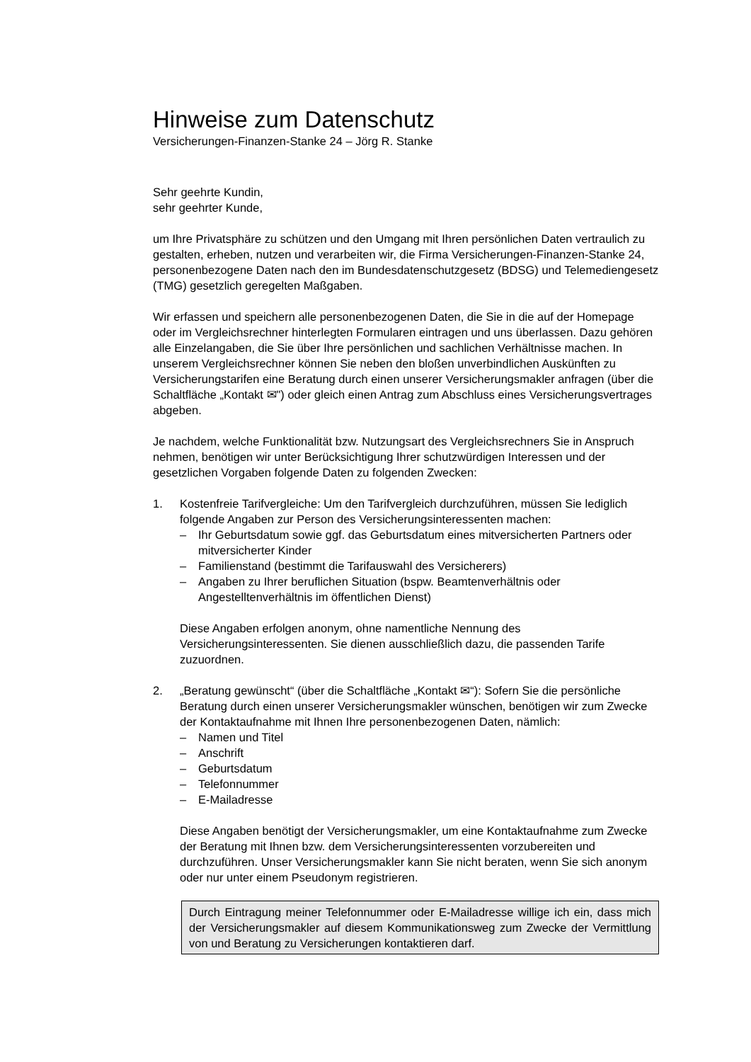Hinweise zum Datenschutz
Versicherungen-Finanzen-Stanke 24 – Jörg R. Stanke
Sehr geehrte Kundin,
sehr geehrter Kunde,
um Ihre Privatsphäre zu schützen und den Umgang mit Ihren persönlichen Daten vertraulich zu gestalten, erheben, nutzen und verarbeiten wir, die Firma Versicherungen-Finanzen-Stanke 24, personenbezogene Daten nach den im Bundesdatenschutzgesetz (BDSG) und Telemediengesetz (TMG) gesetzlich geregelten Maßgaben.
Wir erfassen und speichern alle personenbezogenen Daten, die Sie in die auf der Homepage oder im Vergleichsrechner hinterlegten Formularen eintragen und uns überlassen. Dazu gehören alle Einzelangaben, die Sie über Ihre persönlichen und sachlichen Verhältnisse machen. In unserem Vergleichsrechner können Sie neben den bloßen unverbindlichen Auskünften zu Versicherungstarifen eine Beratung durch einen unserer Versicherungsmakler anfragen (über die Schaltfläche „Kontakt ✉") oder gleich einen Antrag zum Abschluss eines Versicherungsvertrages abgeben.
Je nachdem, welche Funktionalität bzw. Nutzungsart des Vergleichsrechners Sie in Anspruch nehmen, benötigen wir unter Berücksichtigung Ihrer schutzwürdigen Interessen und der gesetzlichen Vorgaben folgende Daten zu folgenden Zwecken:
1. Kostenfreie Tarifvergleiche: Um den Tarifvergleich durchzuführen, müssen Sie lediglich folgende Angaben zur Person des Versicherungsinteressenten machen:
– Ihr Geburtsdatum sowie ggf. das Geburtsdatum eines mitversicherten Partners oder mitversicherter Kinder
– Familienstand (bestimmt die Tarifauswahl des Versicherers)
– Angaben zu Ihrer beruflichen Situation (bspw. Beamtenverhältnis oder Angestelltenverhältnis im öffentlichen Dienst)
Diese Angaben erfolgen anonym, ohne namentliche Nennung des Versicherungsinteressenten. Sie dienen ausschließlich dazu, die passenden Tarife zuzuordnen.
2. „Beratung gewünscht“ (über die Schaltfläche „Kontakt ✉“): Sofern Sie die persönliche Beratung durch einen unserer Versicherungsmakler wünschen, benötigen wir zum Zwecke der Kontaktaufnahme mit Ihnen Ihre personenbezogenen Daten, nämlich:
– Namen und Titel
– Anschrift
– Geburtsdatum
– Telefonnummer
– E-Mailadresse
Diese Angaben benötigt der Versicherungsmakler, um eine Kontaktaufnahme zum Zwecke der Beratung mit Ihnen bzw. dem Versicherungsinteressenten vorzubereiten und durchzuführen. Unser Versicherungsmakler kann Sie nicht beraten, wenn Sie sich anonym oder nur unter einem Pseudonym registrieren.
Durch Eintragung meiner Telefonnummer oder E-Mailadresse willige ich ein, dass mich der Versicherungsmakler auf diesem Kommunikationsweg zum Zwecke der Vermittlung von und Beratung zu Versicherungen kontaktieren darf.